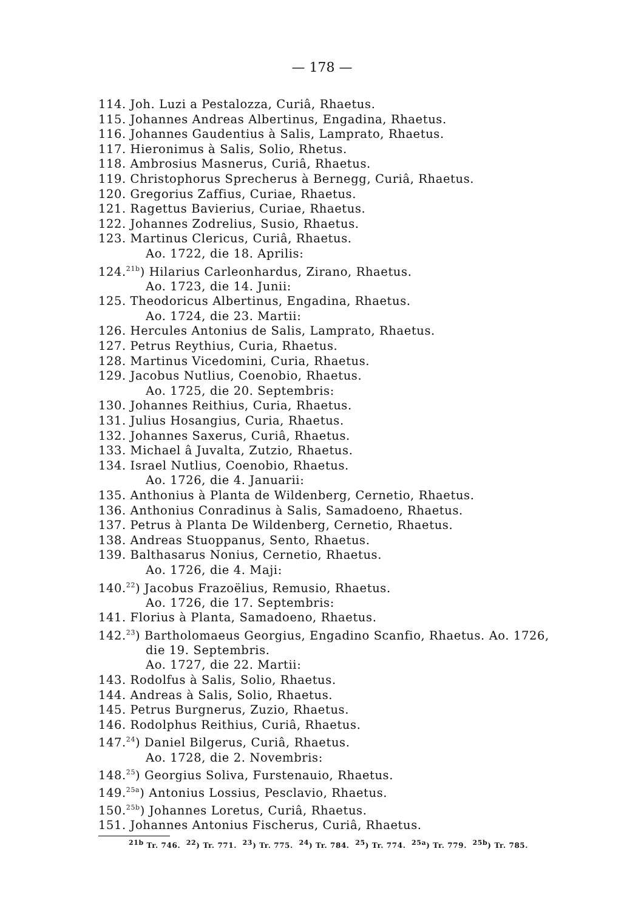— 178 —
114. Joh. Luzi a Pestalozza, Curiâ, Rhaetus.
115. Johannes Andreas Albertinus, Engadina, Rhaetus.
116. Johannes Gaudentius à Salis, Lamprato, Rhaetus.
117. Hieronimus à Salis, Solio, Rhetus.
118. Ambrosius Masnerus, Curiâ, Rhaetus.
119. Christophorus Sprecherus à Bernegg, Curiâ, Rhaetus.
120. Gregorius Zaffius, Curiae, Rhaetus.
121. Ragettus Bavierius, Curiae, Rhaetus.
122. Johannes Zodrelius, Susio, Rhaetus.
123. Martinus Clericus, Curiâ, Rhaetus.
Ao. 1722, die 18. Aprilis:
124.<sup>21b</sup>) Hilarius Carleonhardus, Zirano, Rhaetus.
Ao. 1723, die 14. Junii:
125. Theodoricus Albertinus, Engadina, Rhaetus.
Ao. 1724, die 23. Martii:
126. Hercules Antonius de Salis, Lamprato, Rhaetus.
127. Petrus Reythius, Curia, Rhaetus.
128. Martinus Vicedomini, Curia, Rhaetus.
129. Jacobus Nutlius, Coenobio, Rhaetus.
Ao. 1725, die 20. Septembris:
130. Johannes Reithius, Curia, Rhaetus.
131. Julius Hosangius, Curia, Rhaetus.
132. Johannes Saxerus, Curiâ, Rhaetus.
133. Michael â Juvalta, Zutzio, Rhaetus.
134. Israel Nutlius, Coenobio, Rhaetus.
Ao. 1726, die 4. Januarii:
135. Anthonius à Planta de Wildenberg, Cernetio, Rhaetus.
136. Anthonius Conradinus à Salis, Samadoeno, Rhaetus.
137. Petrus à Planta De Wildenberg, Cernetio, Rhaetus.
138. Andreas Stuoppanus, Sento, Rhaetus.
139. Balthasarus Nonius, Cernetio, Rhaetus.
Ao. 1726, die 4. Maji:
140.<sup>22</sup>) Jacobus Frazoëlius, Remusio, Rhaetus.
Ao. 1726, die 17. Septembris:
141. Florius à Planta, Samadoeno, Rhaetus.
142.<sup>23</sup>) Bartholomaeus Georgius, Engadino Scanfio, Rhaetus. Ao. 1726,
die 19. Septembris.
Ao. 1727, die 22. Martii:
143. Rodolfus à Salis, Solio, Rhaetus.
144. Andreas à Salis, Solio, Rhaetus.
145. Petrus Burgnerus, Zuzio, Rhaetus.
146. Rodolphus Reithius, Curiâ, Rhaetus.
147.<sup>24</sup>) Daniel Bilgerus, Curiâ, Rhaetus.
Ao. 1728, die 2. Novembris:
148.<sup>25</sup>) Georgius Soliva, Furstenauio, Rhaetus.
149.<sup>25a</sup>) Antonius Lossius, Pesclavio, Rhaetus.
150.<sup>25b</sup>) Johannes Loretus, Curiâ, Rhaetus.
151. Johannes Antonius Fischerus, Curiâ, Rhaetus.
<sup>21b</sup> Tr. 746. <sup>22</sup>) Tr. 771. <sup>23</sup>) Tr. 775. <sup>24</sup>) Tr. 784. <sup>25</sup>) Tr. 774. <sup>25a</sup>) Tr. 779. <sup>25b</sup>) Tr. 785.